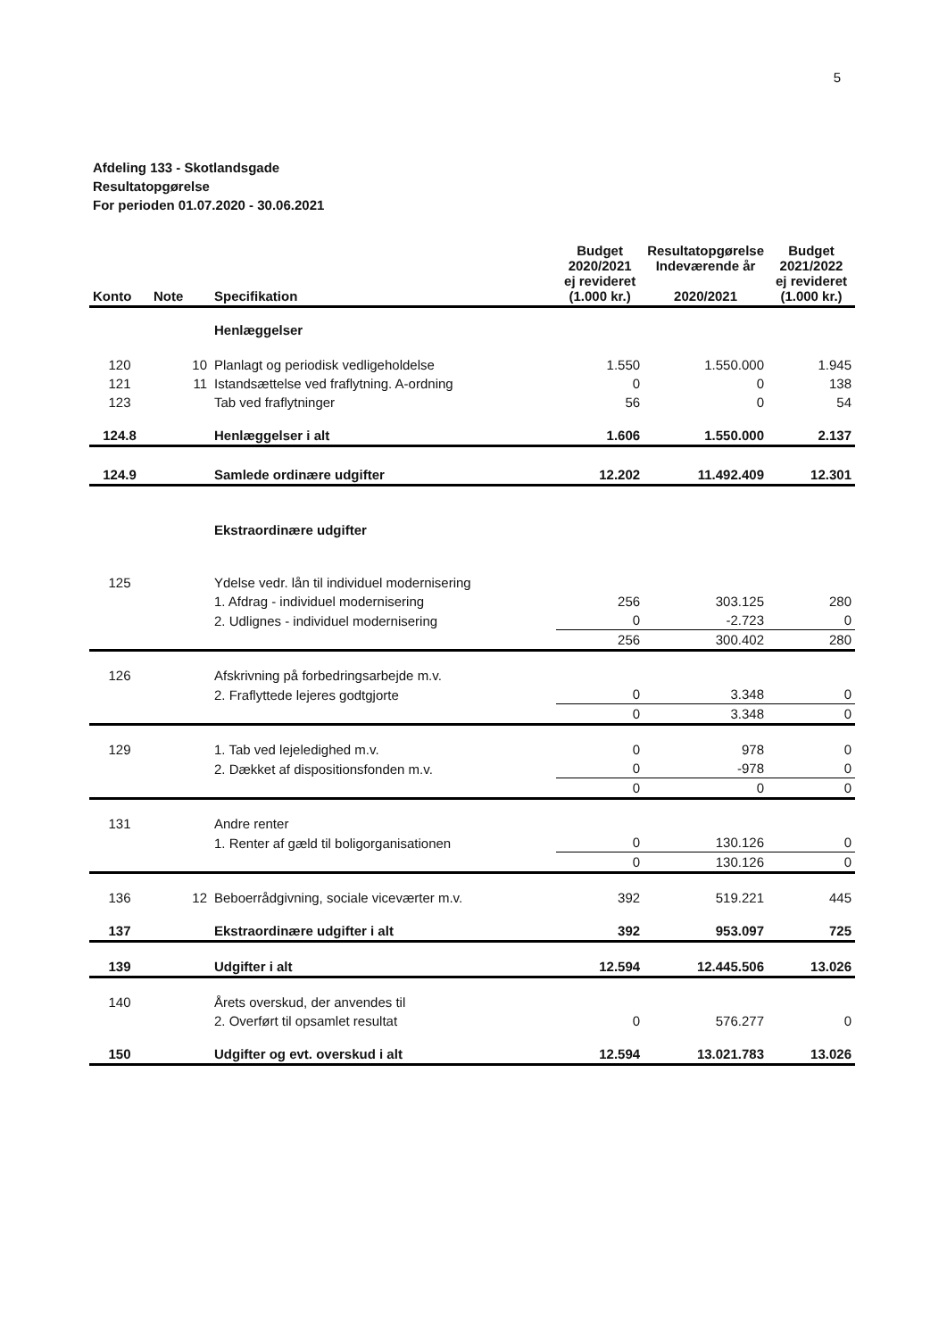5
Afdeling 133 - Skotlandsgade
Resultatopgørelse
For perioden 01.07.2020 - 30.06.2021
| Konto | Note | Specifikation | Budget 2020/2021 ej revideret (1.000 kr.) | Resultatopgørelse Indeværende år 2020/2021 | Budget 2021/2022 ej revideret (1.000 kr.) |
| --- | --- | --- | --- | --- | --- |
| | | Henlæggelser | | | |
| 120 | 10 | Planlagt og periodisk vedligeholdelse | 1.550 | 1.550.000 | 1.945 |
| 121 | 11 | Istandsættelse ved fraflytning. A-ordning | 0 | 0 | 138 |
| 123 | | Tab ved fraflytninger | 56 | 0 | 54 |
| 124.8 | | Henlæggelser i alt | 1.606 | 1.550.000 | 2.137 |
| 124.9 | | Samlede ordinære udgifter | 12.202 | 11.492.409 | 12.301 |
| | | Ekstraordinære udgifter | | | |
| 125 | | Ydelse vedr. lån til individuel modernisering | | | |
| | | 1. Afdrag - individuel modernisering | 256 | 303.125 | 280 |
| | | 2. Udlignes - individuel modernisering | 0 | -2.723 | 0 |
| | | | 256 | 300.402 | 280 |
| 126 | | Afskrivning på forbedringsarbejde m.v. | | | |
| | | 2. Fraflyttede lejeres godtgjorte | 0 | 3.348 | 0 |
| | | | 0 | 3.348 | 0 |
| 129 | | 1. Tab ved lejeledighed m.v. | 0 | 978 | 0 |
| | | 2. Dækket af dispositionsfonden m.v. | 0 | -978 | 0 |
| | | | 0 | 0 | 0 |
| 131 | | Andre renter | | | |
| | | 1. Renter af gæld til boligorganisationen | 0 | 130.126 | 0 |
| | | | 0 | 130.126 | 0 |
| 136 | 12 | Beboerrådgivning, sociale viceværter m.v. | 392 | 519.221 | 445 |
| 137 | | Ekstraordinære udgifter i alt | 392 | 953.097 | 725 |
| 139 | | Udgifter i alt | 12.594 | 12.445.506 | 13.026 |
| 140 | | Årets overskud, der anvendes til | | | |
| | | 2. Overført til opsamlet resultat | 0 | 576.277 | 0 |
| 150 | | Udgifter og evt. overskud i alt | 12.594 | 13.021.783 | 13.026 |